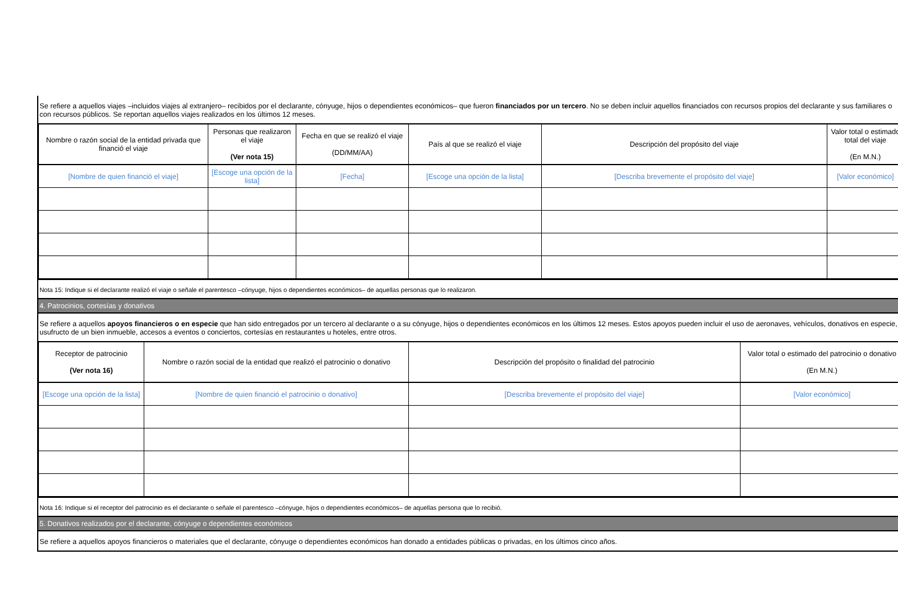Se refiere a aquellos viajes –incluidos viajes al extranjero– recibidos por el declarante, cónyuge, hijos o dependientes económicos– que fueron financiados por un tercero. No se deben incluir aquellos financiados con recursos propios del declarante y sus familiares o con recursos públicos. Se reportan aquellos viajes realizados en los últimos 12 meses.
| Nombre o razón social de la entidad privada que financió el viaje | Personas que realizaron el viaje (Ver nota 15) | Fecha en que se realizó el viaje (DD/MM/AA) | País al que se realizó el viaje | Descripción del propósito del viaje | Valor total o estimado total del viaje (En M.N.) |
| --- | --- | --- | --- | --- | --- |
| [Nombre de quien financió el viaje] | [Escoge una opción de la lista] | [Fecha] | [Escoge una opción de la lista] | [Describa brevemente el propósito del viaje] | [Valor económico] |
Nota 15: Indique si el declarante realizó el viaje o señale el parentesco –cónyuge, hijos o dependientes económicos– de aquellas personas que lo realizaron.
4. Patrocinios, cortesías y donativos
Se refiere a aquellos apoyos financieros o en especie que han sido entregados por un tercero al declarante o a su cónyuge, hijos o dependientes económicos en los últimos 12 meses. Estos apoyos pueden incluir el uso de aeronaves, vehículos, donativos en especie, usufructo de un bien inmueble, accesos a eventos o conciertos, cortesías en restaurantes u hoteles, entre otros.
| Receptor de patrocinio (Ver nota 16) | Nombre o razón social de la entidad que realizó el patrocinio o donativo | Descripción del propósito o finalidad del patrocinio | Valor total o estimado del patrocinio o donativo (En M.N.) |
| --- | --- | --- | --- |
| [Escoge una opción de la lista] | [Nombre de quien financió el patrocinio o donativo] | [Describa brevemente el propósito del viaje] | [Valor económico] |
Nota 16: Indique si el receptor del patrocinio es el declarante o señale el parentesco –cónyuge, hijos o dependientes económicos– de aquellas persona que lo recibió.
5. Donativos realizados por el declarante, cónyuge o dependientes económicos
Se refiere a aquellos apoyos financieros o materiales que el declarante, cónyuge o dependientes económicos han donado a entidades públicas o privadas, en los últimos cinco años.